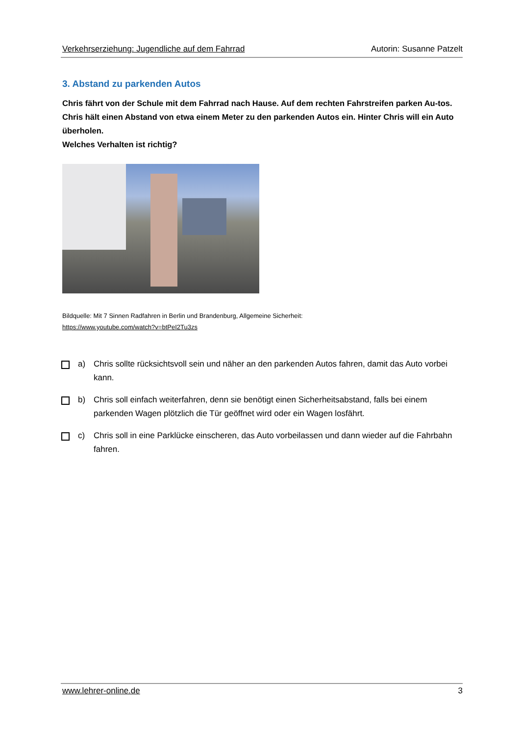Verkehrserziehung: Jugendliche auf dem Fahrrad Autorin: Susanne Patzelt
3. Abstand zu parkenden Autos
Chris fährt von der Schule mit dem Fahrrad nach Hause. Auf dem rechten Fahrstreifen parken Au-tos. Chris hält einen Abstand von etwa einem Meter zu den parkenden Autos ein. Hinter Chris will ein Auto überholen.
Welches Verhalten ist richtig?
Bildquelle: Mit 7 Sinnen Radfahren in Berlin und Brandenburg, Allgemeine Sicherheit:
https://www.youtube.com/watch?v=btPeI2Tu3zs
a) Chris sollte rücksichtsvoll sein und näher an den parkenden Autos fahren, damit das Auto vorbei kann.
b) Chris soll einfach weiterfahren, denn sie benötigt einen Sicherheitsabstand, falls bei einem parkenden Wagen plötzlich die Tür geöffnet wird oder ein Wagen losfährt.
c) Chris soll in eine Parklücke einscheren, das Auto vorbeilassen und dann wieder auf die Fahrbahn fahren.
www.lehrer-online.de 3